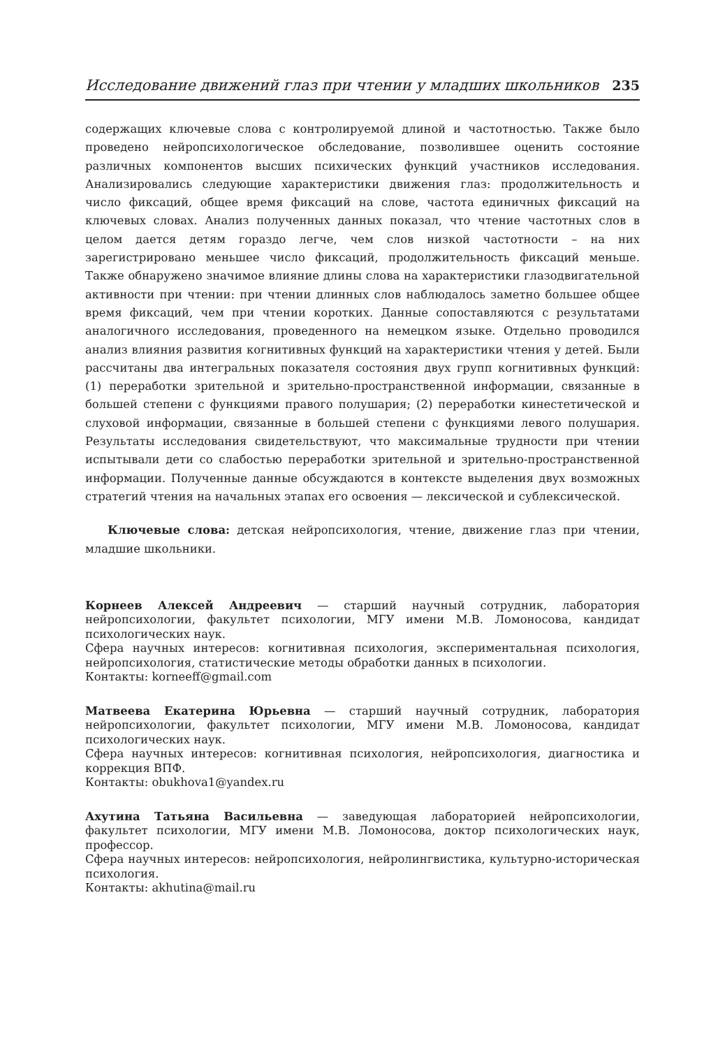Исследование движений глаз при чтении у младших школьников 235
содержащих ключевые слова с контролируемой длиной и частотностью. Также было проведено нейропсихологическое обследование, позволившее оценить состояние различных компонентов высших психических функций участников исследования. Анализировались следующие характеристики движения глаз: продолжительность и число фиксаций, общее время фиксаций на слове, частота единичных фиксаций на ключевых словах. Анализ полученных данных показал, что чтение частотных слов в целом дается детям гораздо легче, чем слов низкой частотности – на них зарегистрировано меньшее число фиксаций, продолжительность фиксаций меньше. Также обнаружено значимое влияние длины слова на характеристики глазодвигательной активности при чтении: при чтении длинных слов наблюдалось заметно большее общее время фиксаций, чем при чтении коротких. Данные сопоставляются с результатами аналогичного исследования, проведенного на немецком языке. Отдельно проводился анализ влияния развития когнитивных функций на характеристики чтения у детей. Были рассчитаны два интегральных показателя состояния двух групп когнитивных функций: (1) переработки зрительной и зрительно-пространственной информации, связанные в большей степени с функциями правого полушария; (2) переработки кинестетической и слуховой информации, связанные в большей степени с функциями левого полушария. Результаты исследования свидетельствуют, что максимальные трудности при чтении испытывали дети со слабостью переработки зрительной и зрительно-пространственной информации. Полученные данные обсуждаются в контексте выделения двух возможных стратегий чтения на начальных этапах его освоения — лексической и сублексической.
Ключевые слова: детская нейропсихология, чтение, движение глаз при чтении, младшие школьники.
Корнеев Алексей Андреевич — старший научный сотрудник, лаборатория нейропсихологии, факультет психологии, МГУ имени М.В. Ломоносова, кандидат психологических наук.
Сфера научных интересов: когнитивная психология, экспериментальная психология, нейропсихология, статистические методы обработки данных в психологии.
Контакты: korneeff@gmail.com
Матвеева Екатерина Юрьевна — старший научный сотрудник, лаборатория нейропсихологии, факультет психологии, МГУ имени М.В. Ломоносова, кандидат психологических наук.
Сфера научных интересов: когнитивная психология, нейропсихология, диагностика и коррекция ВПФ.
Контакты: obukhova1@yandex.ru
Ахутина Татьяна Васильевна — заведующая лабораторией нейропсихологии, факультет психологии, МГУ имени М.В. Ломоносова, доктор психологических наук, профессор.
Сфера научных интересов: нейропсихология, нейролингвистика, культурно-историческая психология.
Контакты: akhutina@mail.ru